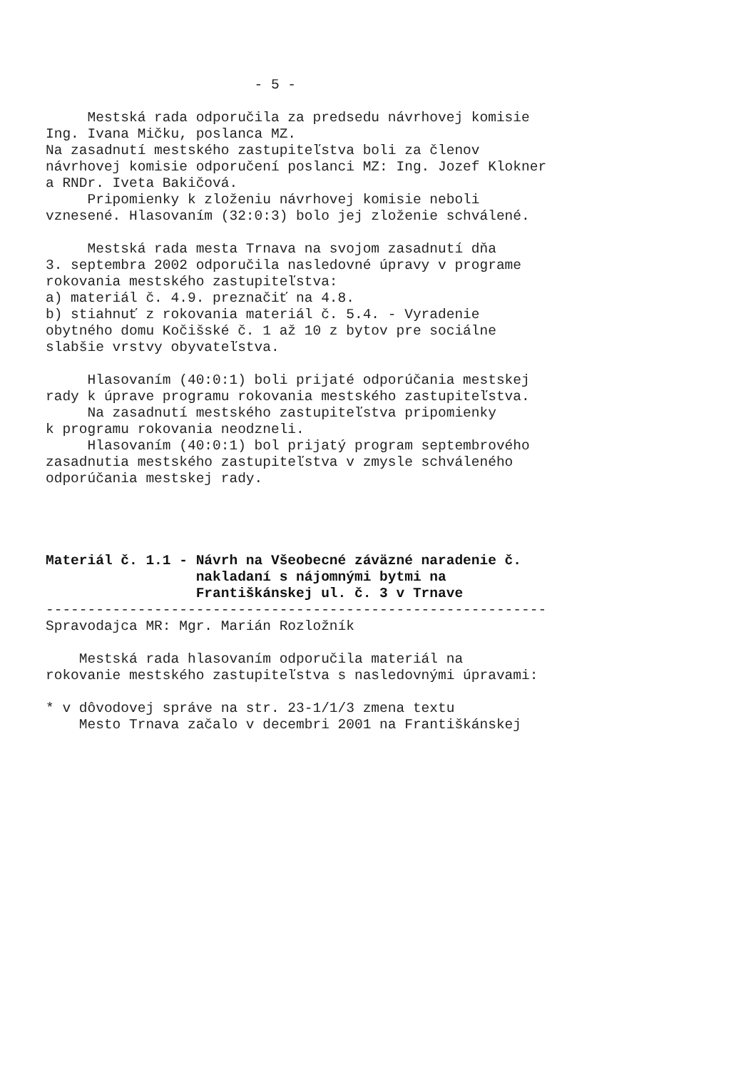- 5 - Mestská rada odporučila za predsedu návrhovej komisie Ing. Ivana Mičku, poslanca MZ. Na zasadnutí mestského zastupiteľstva boli za členov návrhovej komisie odporučení poslanci MZ: Ing. Jozef Klokner a RNDr. Iveta Bakičová. Pripomienky k zloženiu návrhovej komisie neboli vznesené. Hlasovaním (32:0:3) bolo jej zloženie schválené. Mestská rada mesta Trnava na svojom zasadnutí dňa 3. septembra 2002 odporučila nasledovné úpravy v programe rokovania mestského zastupiteľstva: a) materiál č. 4.9. preznačiť na 4.8. b) stiahnuť z rokovania materiál č. 5.4. - Vyradenie obytného domu Kočišské č. 1 až 10 z bytov pre sociálne slabšie vrstvy obyvateľstva. Hlasovaním (40:0:1) boli prijaté odporúčania mestskej rady k úprave programu rokovania mestského zastupiteľstva. Na zasadnutí mestského zastupiteľstva pripomienky k programu rokovania neodzneli. Hlasovaním (40:0:1) bol prijatý program septembrového zasadnutia mestského zastupiteľstva v zmysle schváleného odporúčania mestskej rady. Materiál č. 1.1 - Návrh na Všeobecné záväzné naradenie č. nakladaní s nájomnými bytmi na Františkánskej ul. č. 3 v Trnave ------------------------------------------------------------ Spravodajca MR: Mgr. Marián Rozložník Mestská rada hlasovaním odporučila materiál na rokovanie mestského zastupiteľstva s nasledovnými úpravami: * v dôvodovej správe na str. 23-1/1/3 zmena textu Mesto Trnava začalo v decembri 2001 na Františkánskej